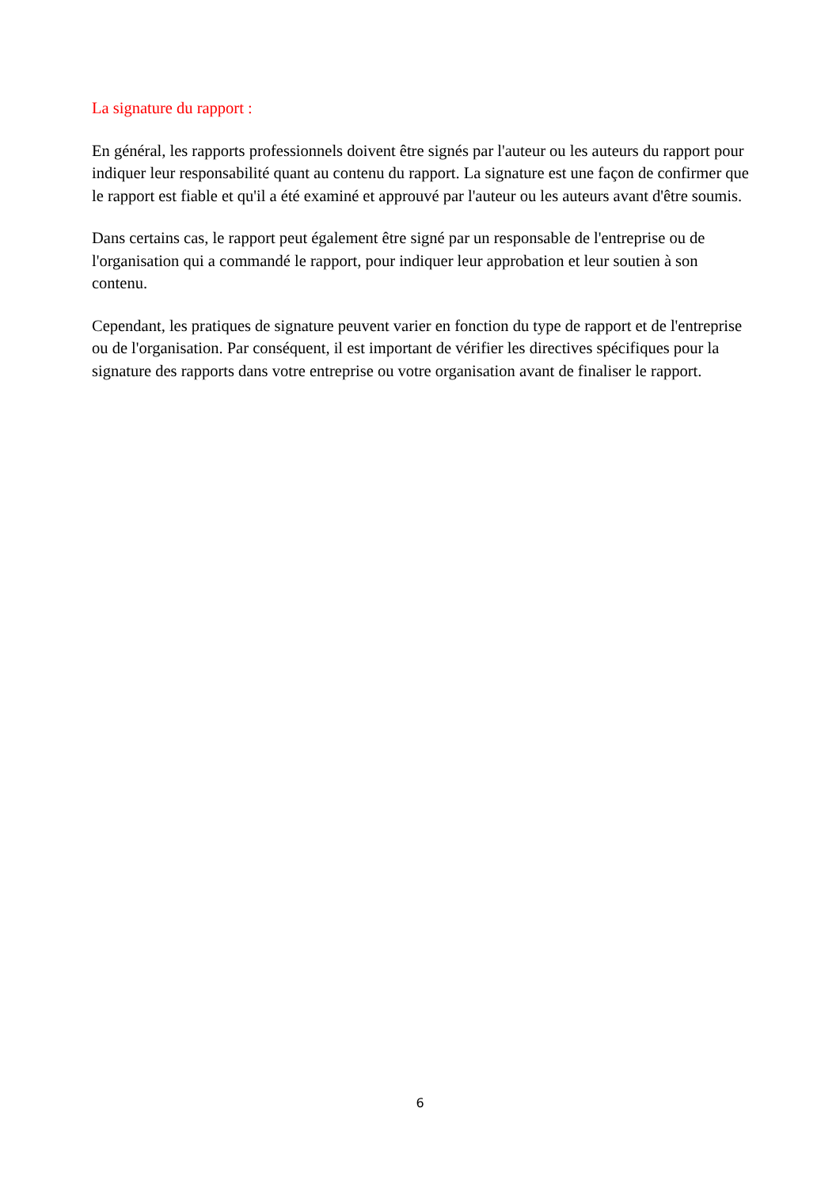La signature du rapport :
En général, les rapports professionnels doivent être signés par l'auteur ou les auteurs du rapport pour indiquer leur responsabilité quant au contenu du rapport. La signature est une façon de confirmer que le rapport est fiable et qu'il a été examiné et approuvé par l'auteur ou les auteurs avant d'être soumis.
Dans certains cas, le rapport peut également être signé par un responsable de l'entreprise ou de l'organisation qui a commandé le rapport, pour indiquer leur approbation et leur soutien à son contenu.
Cependant, les pratiques de signature peuvent varier en fonction du type de rapport et de l'entreprise ou de l'organisation. Par conséquent, il est important de vérifier les directives spécifiques pour la signature des rapports dans votre entreprise ou votre organisation avant de finaliser le rapport.
6